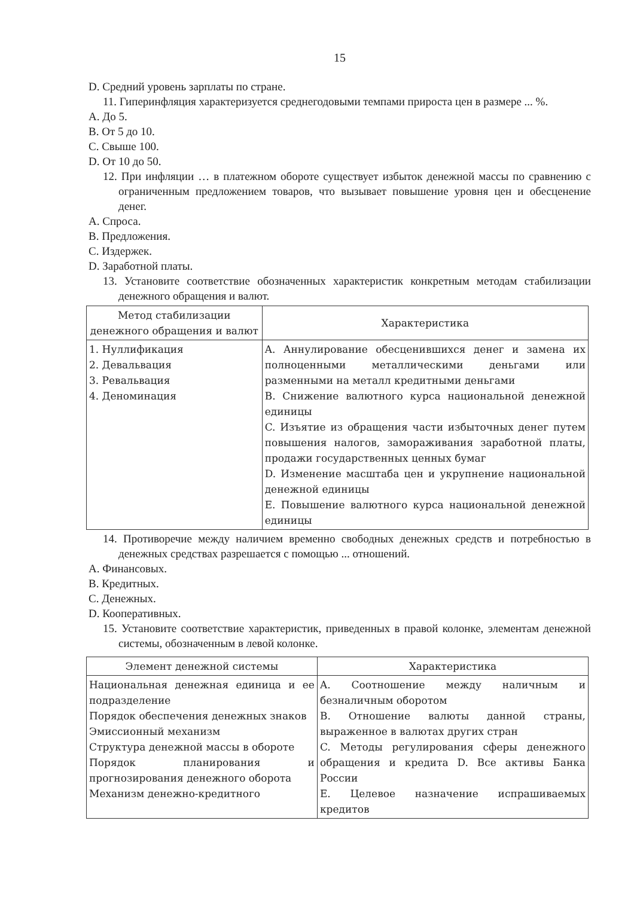15
D. Средний уровень зарплаты по стране.
11. Гиперинфляция характеризуется среднегодовыми темпами прироста цен в размере ... %.
A. До 5.
B. От 5 до 10.
C. Свыше 100.
D. От 10 до 50.
12. При инфляции … в платежном обороте существует избыток денежной массы по сравнению с ограниченным предложением товаров, что вызывает повышение уровня цен и обесценение денег.
A. Спроса.
B. Предложения.
C. Издержек.
D. Заработной платы.
13. Установите соответствие обозначенных характеристик конкретным методам стабилизации денежного обращения и валют.
| Метод стабилизации денежного обращения и валют | Характеристика |
| --- | --- |
| 1. Нуллификация 2. Девальвация 3. Ревальвация 4. Деноминация | A. Аннулирование обесценившихся денег и замена их полноценными металлическими деньгами или разменными на металл кредитными деньгами B. Снижение валютного курса национальной денежной единицы C. Изъятие из обращения части избыточных денег путем повышения налогов, замораживания заработной платы, продажи государственных ценных бумаг D. Изменение масштаба цен и укрупнение национальной денежной единицы E. Повышение валютного курса национальной денежной единицы |
14. Противоречие между наличием временно свободных денежных средств и потребностью в денежных средствах разрешается с помощью ... отношений.
A. Финансовых.
B. Кредитных.
C. Денежных.
D. Кооперативных.
15. Установите соответствие характеристик, приведенных в правой колонке, элементам денежной системы, обозначенным в левой колонке.
| Элемент денежной системы | Характеристика |
| --- | --- |
| Национальная денежная единица и ее подразделение Порядок обеспечения денежных знаков Эмиссионный механизм Структура денежной массы в обороте Порядок планирования и прогнозирования денежного оборота Механизм денежно-кредитного | A. Соотношение между наличным и безналичным оборотом B. Отношение валюты данной страны, выраженное в валютах других стран C. Методы регулирования сферы денежного обращения и кредита D. Все активы Банка России E. Целевое назначение испрашиваемых кредитов |